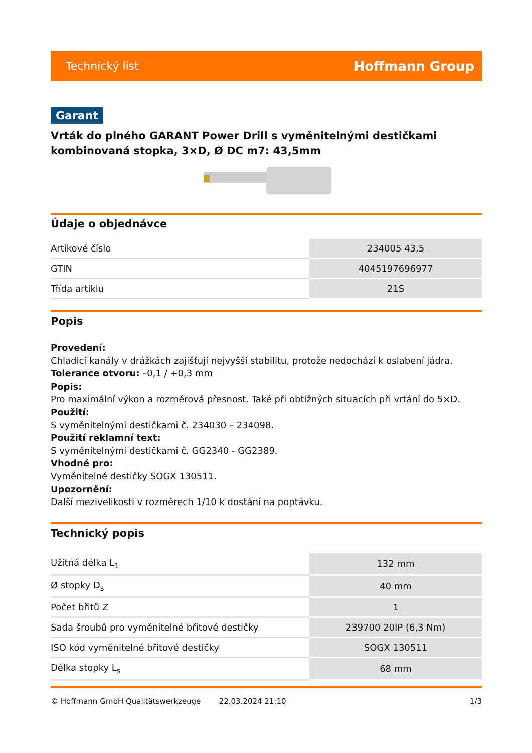Technický list Hoffmann Group
Garant
Vrták do plného GARANT Power Drill s vyměnitelnými destičkami kombinovaná stopka, 3×D, Ø DC m7: 43,5mm
Údaje o objednávce
| Artikové číslo | 234005 43,5 |
| GTIN | 4045197696977 |
| Třída artiklu | 21S |
Popis
Provedení:
Chladicí kanály v drážkách zajišťují nejvyšší stabilitu, protože nedochází k oslabení jádra.
Tolerance otvoru: –0,1 / +0,3 mm
Popis:
Pro maximální výkon a rozměrová přesnost. Také při obtížných situacích při vrtání do 5×D.
Použití:
S vyměnitelnými destičkami č. 234030 – 234098.
Použití reklamní text:
S vyměnitelnými destičkami č. GG2340 - GG2389.
Vhodné pro:
Vyměnitelné destičky SOGX 130511.
Upozornění:
Další mezivelikosti v rozměrech 1/10 k dostání na poptávku.
Technický popis
| Užitná délka L<sub>1</sub> | 132 mm |
| Ø stopky D<sub>s</sub> | 40 mm |
| Počet břitů Z | 1 |
| Sada šroubů pro vyměnitelné břitové destičky | 239700 20IP (6,3 Nm) |
| ISO kód vyměnitelné břitové destičky | SOGX 130511 |
| Délka stopky L<sub>s</sub> | 68 mm |
© Hoffmann GmbH Qualitätswerkzeuge 22.03.2024 21:10 1/3